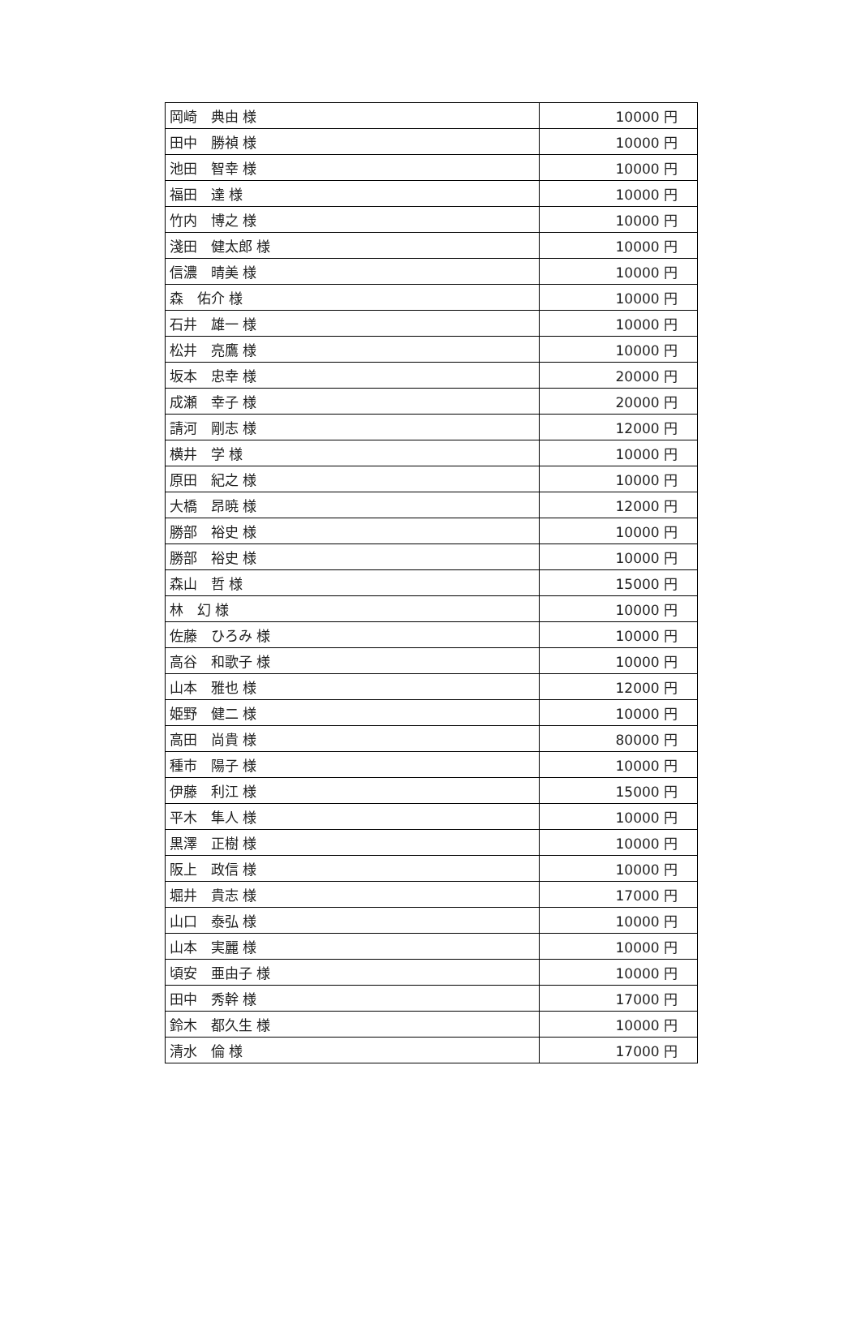| 岡崎 典由 様 | 10000 円 |
| 田中 勝禎 様 | 10000 円 |
| 池田 智幸 様 | 10000 円 |
| 福田 達 様 | 10000 円 |
| 竹内 博之 様 | 10000 円 |
| 淺田 健太郎 様 | 10000 円 |
| 信濃 晴美 様 | 10000 円 |
| 森 佑介 様 | 10000 円 |
| 石井 雄一 様 | 10000 円 |
| 松井 亮鷹 様 | 10000 円 |
| 坂本 忠幸 様 | 20000 円 |
| 成瀬 幸子 様 | 20000 円 |
| 請河 剛志 様 | 12000 円 |
| 横井 学 様 | 10000 円 |
| 原田 紀之 様 | 10000 円 |
| 大橋 昂暁 様 | 12000 円 |
| 勝部 裕史 様 | 10000 円 |
| 勝部 裕史 様 | 10000 円 |
| 森山 哲 様 | 15000 円 |
| 林 幻 様 | 10000 円 |
| 佐藤 ひろみ 様 | 10000 円 |
| 高谷 和歌子 様 | 10000 円 |
| 山本 雅也 様 | 12000 円 |
| 姫野 健二 様 | 10000 円 |
| 高田 尚貴 様 | 80000 円 |
| 種市 陽子 様 | 10000 円 |
| 伊藤 利江 様 | 15000 円 |
| 平木 隼人 様 | 10000 円 |
| 黒澤 正樹 様 | 10000 円 |
| 阪上 政信 様 | 10000 円 |
| 堀井 貴志 様 | 17000 円 |
| 山口 泰弘 様 | 10000 円 |
| 山本 実麗 様 | 10000 円 |
| 頃安 亜由子 様 | 10000 円 |
| 田中 秀幹 様 | 17000 円 |
| 鈴木 都久生 様 | 10000 円 |
| 清水 倫 様 | 17000 円 |